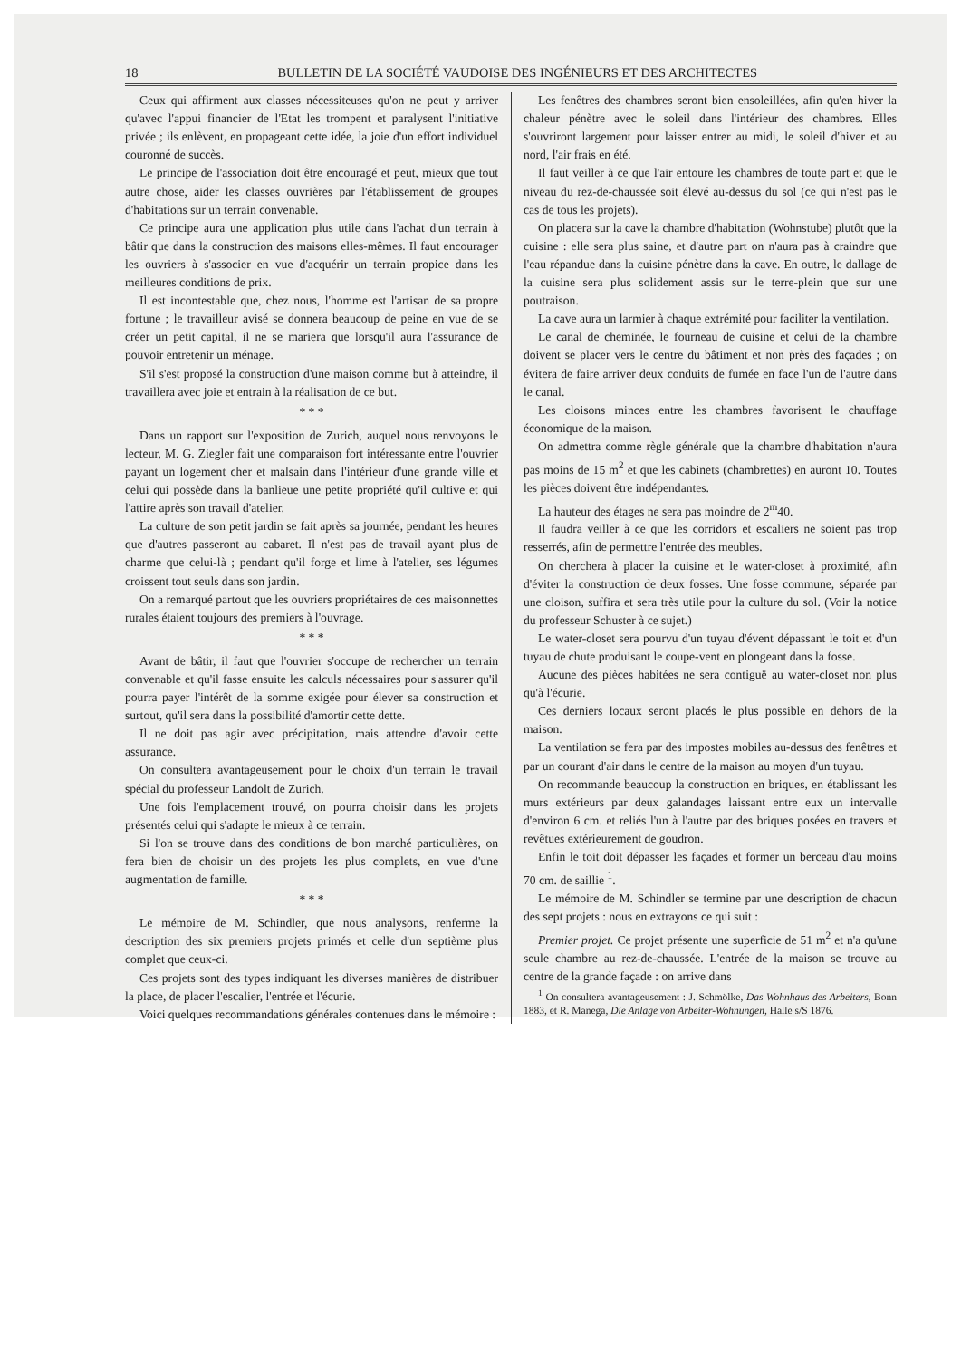18 BULLETIN DE LA SOCIÉTÉ VAUDOISE DES INGÉNIEURS ET DES ARCHITECTES
Ceux qui affirment aux classes nécessiteuses qu'on ne peut y arriver qu'avec l'appui financier de l'Etat les trompent et paralysent l'initiative privée ; ils enlèvent, en propageant cette idée, la joie d'un effort individuel couronné de succès.
Le principe de l'association doit être encouragé et peut, mieux que tout autre chose, aider les classes ouvrières par l'établissement de groupes d'habitations sur un terrain convenable.
Ce principe aura une application plus utile dans l'achat d'un terrain à bâtir que dans la construction des maisons elles-mêmes. Il faut encourager les ouvriers à s'associer en vue d'acquérir un terrain propice dans les meilleures conditions de prix.
Il est incontestable que, chez nous, l'homme est l'artisan de sa propre fortune ; le travailleur avisé se donnera beaucoup de peine en vue de se créer un petit capital, il ne se mariera que lorsqu'il aura l'assurance de pouvoir entretenir un ménage.
S'il s'est proposé la construction d'une maison comme but à atteindre, il travaillera avec joie et entrain à la réalisation de ce but.
* * *
Dans un rapport sur l'exposition de Zurich, auquel nous renvoyons le lecteur, M. G. Ziegler fait une comparaison fort intéressante entre l'ouvrier payant un logement cher et malsain dans l'intérieur d'une grande ville et celui qui possède dans la banlieue une petite propriété qu'il cultive et qui l'attire après son travail d'atelier.
La culture de son petit jardin se fait après sa journée, pendant les heures que d'autres passeront au cabaret. Il n'est pas de travail ayant plus de charme que celui-là ; pendant qu'il forge et lime à l'atelier, ses légumes croissent tout seuls dans son jardin.
On a remarqué partout que les ouvriers propriétaires de ces maisonnettes rurales étaient toujours des premiers à l'ouvrage.
* * *
Avant de bâtir, il faut que l'ouvrier s'occupe de rechercher un terrain convenable et qu'il fasse ensuite les calculs nécessaires pour s'assurer qu'il pourra payer l'intérêt de la somme exigée pour élever sa construction et surtout, qu'il sera dans la possibilité d'amortir cette dette.
Il ne doit pas agir avec précipitation, mais attendre d'avoir cette assurance.
On consultera avantageusement pour le choix d'un terrain le travail spécial du professeur Landolt de Zurich.
Une fois l'emplacement trouvé, on pourra choisir dans les projets présentés celui qui s'adapte le mieux à ce terrain.
Si l'on se trouve dans des conditions de bon marché particulières, on fera bien de choisir un des projets les plus complets, en vue d'une augmentation de famille.
* * *
Le mémoire de M. Schindler, que nous analysons, renferme la description des six premiers projets primés et celle d'un septième plus complet que ceux-ci.
Ces projets sont des types indiquant les diverses manières de distribuer la place, de placer l'escalier, l'entrée et l'écurie.
Voici quelques recommandations générales contenues dans le mémoire :
Les fenêtres des chambres seront bien ensoleillées, afin qu'en hiver la chaleur pénètre avec le soleil dans l'intérieur des chambres. Elles s'ouvriront largement pour laisser entrer au midi, le soleil d'hiver et au nord, l'air frais en été.
Il faut veiller à ce que l'air entoure les chambres de toute part et que le niveau du rez-de-chaussée soit élevé au-dessus du sol (ce qui n'est pas le cas de tous les projets).
On placera sur la cave la chambre d'habitation (Wohnstube) plutôt que la cuisine : elle sera plus saine, et d'autre part on n'aura pas à craindre que l'eau répandue dans la cuisine pénètre dans la cave. En outre, le dallage de la cuisine sera plus solidement assis sur le terre-plein que sur une poutraison.
La cave aura un larmier à chaque extrémité pour faciliter la ventilation.
Le canal de cheminée, le fourneau de cuisine et celui de la chambre doivent se placer vers le centre du bâtiment et non près des façades ; on évitera de faire arriver deux conduits de fumée en face l'un de l'autre dans le canal.
Les cloisons minces entre les chambres favorisent le chauffage économique de la maison.
On admettra comme règle générale que la chambre d'habitation n'aura pas moins de 15 m<sup>2</sup> et que les cabinets (chambrettes) en auront 10. Toutes les pièces doivent être indépendantes.
La hauteur des étages ne sera pas moindre de 2<sup>m</sup>40.
Il faudra veiller à ce que les corridors et escaliers ne soient pas trop resserrés, afin de permettre l'entrée des meubles.
On cherchera à placer la cuisine et le water-closet à proximité, afin d'éviter la construction de deux fosses. Une fosse commune, séparée par une cloison, suffira et sera très utile pour la culture du sol. (Voir la notice du professeur Schuster à ce sujet.)
Le water-closet sera pourvu d'un tuyau d'évent dépassant le toit et d'un tuyau de chute produisant le coupe-vent en plongeant dans la fosse.
Aucune des pièces habitées ne sera contiguë au water-closet non plus qu'à l'écurie.
Ces derniers locaux seront placés le plus possible en dehors de la maison.
La ventilation se fera par des impostes mobiles au-dessus des fenêtres et par un courant d'air dans le centre de la maison au moyen d'un tuyau.
On recommande beaucoup la construction en briques, en établissant les murs extérieurs par deux galandages laissant entre eux un intervalle d'environ 6 cm. et reliés l'un à l'autre par des briques posées en travers et revêtues extérieurement de goudron.
Enfin le toit doit dépasser les façades et former un berceau d'au moins 70 cm. de saillie <sup>1</sup>.
Le mémoire de M. Schindler se termine par une description de chacun des sept projets : nous en extrayons ce qui suit :
Premier projet. Ce projet présente une superficie de 51 m<sup>2</sup> et n'a qu'une seule chambre au rez-de-chaussée. L'entrée de la maison se trouve au centre de la grande façade : on arrive dans
<sup>1</sup> On consultera avantageusement : J. Schmölke, Das Wohnhaus des Arbeiters, Bonn 1883, et R. Manega, Die Anlage von Arbeiter-Wohnungen, Halle s/S 1876.